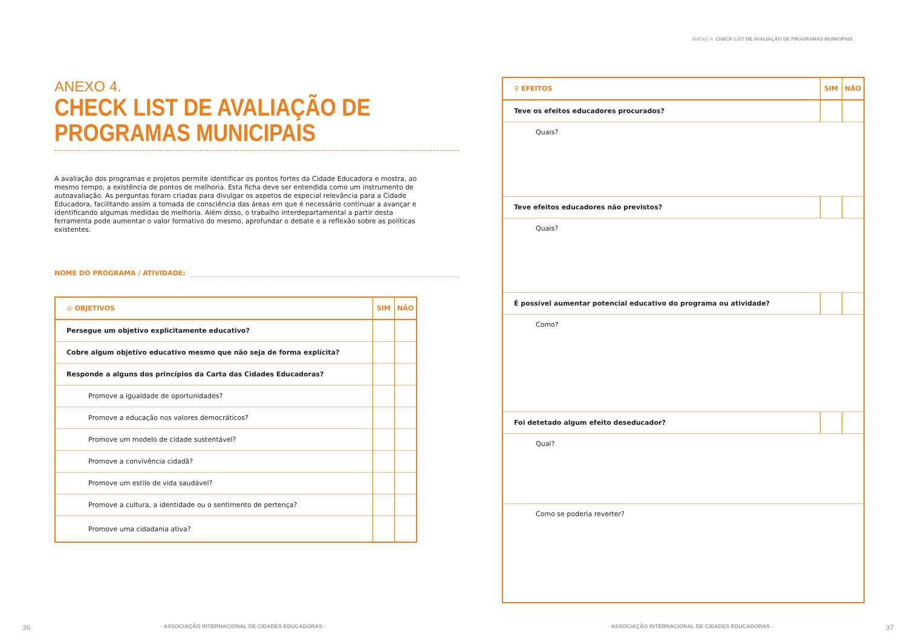ANEXO 4.
CHECK LIST DE AVALIAÇÃO DE PROGRAMAS MUNICIPAIS
A avaliação dos programas e projetos permite identificar os pontos fortes da Cidade Educadora e mostra, ao mesmo tempo, a existência de pontos de melhoria. Esta ficha deve ser entendida como um instrumento de autoavaliação. As perguntas foram criadas para divulgar os aspetos de especial relevância para a Cidade Educadora, facilitando assim a tomada de consciência das áreas em que é necessário continuar a avançar e identificando algumas medidas de melhoria. Além disso, o trabalho interdepartamental a partir desta ferramenta pode aumentar o valor formativo do mesmo, aprofundar o debate e a reflexão sobre as políticas existentes.
NOME DO PROGRAMA / ATIVIDADE:
| ◎ OBJETIVOS | SIM | NÃO |
| --- | --- | --- |
| Persegue um objetivo explicitamente educativo? | | |
| Cobre algum objetivo educativo mesmo que não seja de forma explícita? | | |
| Responde a alguns dos princípios da Carta das Cidades Educadoras? | | |
| Promove a igualdade de oportunidades? | | |
| Promove a educação nos valores democráticos? | | |
| Promove um modelo de cidade sustentável? | | |
| Promove a convivência cidadã? | | |
| Promove um estilo de vida saudável? | | |
| Promove a cultura, a identidade ou o sentimento de pertença? | | |
| Promove uma cidadania ativa? | | |
ANEXO 4: CHECK LIST DE AVALIAÇÃO DE PROGRAMAS MUNICIPAIS
| ⚲ EFEITOS | SIM | NÃO |
| --- | --- | --- |
| Teve os efeitos educadores procurados? | | |
| Quais? | | |
| Teve efeitos educadores não previstos? | | |
| Quais? | | |
| É possível aumentar potencial educativo do programa ou atividade? | | |
| Como? | | |
| Foi detetado algum efeito deseducador? | | |
| Qual? | | |
| Como se poderia reverter? | | |
36
- ASSOCIAÇÃO INTERNACIONAL DE CIDADES EDUCADORAS -
- ASSOCIAÇÃO INTERNACIONAL DE CIDADES EDUCADORAS -
37